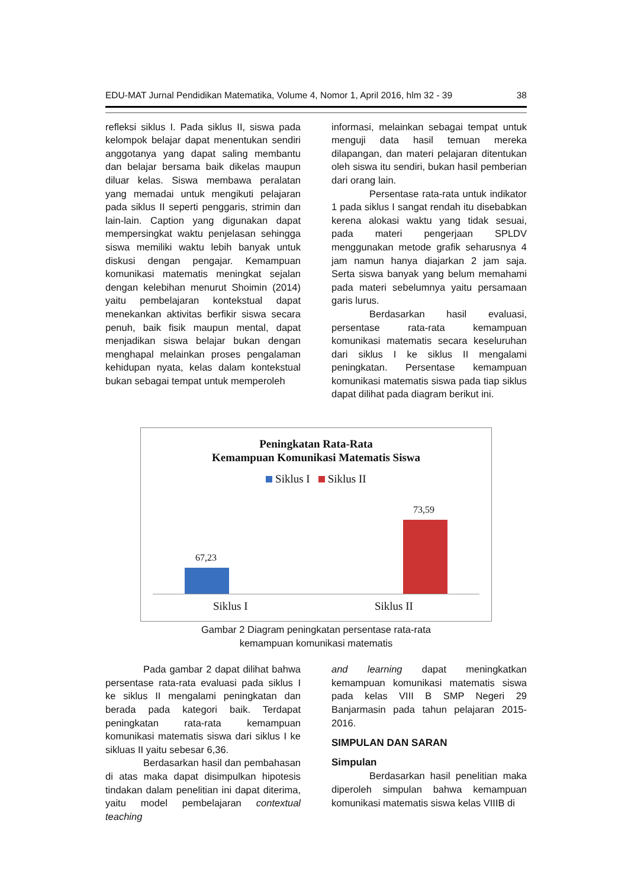EDU-MAT Jurnal Pendidikan Matematika, Volume 4, Nomor 1, April 2016, hlm 32 - 39 38
refleksi siklus I. Pada siklus II, siswa pada kelompok belajar dapat menentukan sendiri anggotanya yang dapat saling membantu dan belajar bersama baik dikelas maupun diluar kelas. Siswa membawa peralatan yang memadai untuk mengikuti pelajaran pada siklus II seperti penggaris, strimin dan lain-lain. Caption yang digunakan dapat mempersingkat waktu penjelasan sehingga siswa memiliki waktu lebih banyak untuk diskusi dengan pengajar. Kemampuan komunikasi matematis meningkat sejalan dengan kelebihan menurut Shoimin (2014) yaitu pembelajaran kontekstual dapat menekankan aktivitas berfikir siswa secara penuh, baik fisik maupun mental, dapat menjadikan siswa belajar bukan dengan menghapal melainkan proses pengalaman kehidupan nyata, kelas dalam kontekstual bukan sebagai tempat untuk memperoleh
informasi, melainkan sebagai tempat untuk menguji data hasil temuan mereka dilapangan, dan materi pelajaran ditentukan oleh siswa itu sendiri, bukan hasil pemberian dari orang lain.
Persentase rata-rata untuk indikator 1 pada siklus I sangat rendah itu disebabkan kerena alokasi waktu yang tidak sesuai, pada materi pengerjaan SPLDV menggunakan metode grafik seharusnya 4 jam namun hanya diajarkan 2 jam saja. Serta siswa banyak yang belum memahami pada materi sebelumnya yaitu persamaan garis lurus.
Berdasarkan hasil evaluasi, persentase rata-rata kemampuan komunikasi matematis secara keseluruhan dari siklus I ke siklus II mengalami peningkatan. Persentase kemampuan komunikasi matematis siswa pada tiap siklus dapat dilihat pada diagram berikut ini.
Peningkatan Rata-Rata
Kemampuan Komunikasi Matematis Siswa
Siklus I Siklus II
67,23
73,59
Siklus I Siklus II
Gambar 2 Diagram peningkatan persentase rata-rata
kemampuan komunikasi matematis
Pada gambar 2 dapat dilihat bahwa persentase rata-rata evaluasi pada siklus I ke siklus II mengalami peningkatan dan berada pada kategori baik. Terdapat peningkatan rata-rata kemampuan komunikasi matematis siswa dari siklus I ke sikluas II yaitu sebesar 6,36.
Berdasarkan hasil dan pembahasan di atas maka dapat disimpulkan hipotesis tindakan dalam penelitian ini dapat diterima, yaitu model pembelajaran contextual teaching
and learning dapat meningkatkan kemampuan komunikasi matematis siswa pada kelas VIII B SMP Negeri 29 Banjarmasin pada tahun pelajaran 2015-2016.
SIMPULAN DAN SARAN
Simpulan
Berdasarkan hasil penelitian maka diperoleh simpulan bahwa kemampuan komunikasi matematis siswa kelas VIIIB di